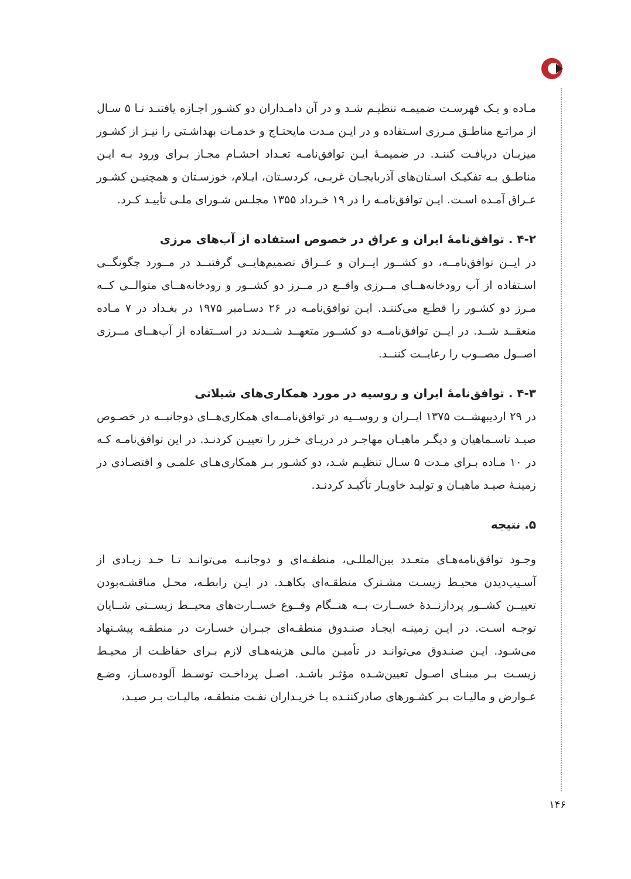مـاده و یـک فهرسـت ضمیمـه تنظیـم شـد و در آن دامـداران دو کشـور اجـازه یافتنـد تـا ۵ سـال از مراتـع مناطـق مـرزی اسـتفاده و در ایـن مـدت مایحتـاج و خدمـات بهداشـتی را نیـز از کشـور میزبـان دریافـت کننـد. در ضمیمـهٔ ایـن توافق‌نامـه تعـداد احشـام مجـاز بـرای ورود بـه ایـن مناطـق بـه تفکیـک اسـتان‌های آذربایجـان غربـی، کردسـتان، ایـلام، خوزسـتان و همچنیـن کشـور عـراق آمـده اسـت. ایـن توافق‌نامـه را در ۱۹ خـرداد ۱۳۵۵ مجلـس شـورای ملـی تأییـد کـرد.
۴-۲ . توافق‌نامهٔ ایران و عراق در خصوص استفاده از آب‌های مرزی
در ایــن توافق‌نامــه، دو کشــور ایــران و عــراق تصمیم‌هایــی گرفتنــد در مــورد چگونگــی اسـتفاده از آب رودخانه‌هــای مــرزی واقــع در مــرز دو کشــور و رودخانه‌هــای متوالــی کــه مـرز دو کشـور را قطـع می‌کننـد. ایـن توافق‌نامـه در ۲۶ دسـامبر ۱۹۷۵ در بغـداد در ۷ مـاده منعقــد شــد. در ایــن توافق‌نامــه دو کشــور متعهــد شــدند در اســتفاده از آب‌هــای مــرزی اصــول مصــوب را رعایــت کننــد.
۴-۳ . توافق‌نامهٔ ایران و روسیه در مورد همکاری‌های شیلاتی
در ۲۹ اردیبهشــت ۱۳۷۵ ایــران و روســیه در توافق‌نامــه‌ای همکاری‌هــای دوجانبــه در خصـوص صیـد تاسـماهیان و دیگـر ماهیـان مهاجـر در دریـای خـزر را تعییـن کردنـد. در این توافق‌نامـه کـه در ۱۰ مـاده بـرای مـدت ۵ سـال تنظیـم شـد، دو کشـور بـر همکاری‌هـای علمـی و اقتصـادی در زمینـهٔ صیـد ماهیـان و تولیـد خاویـار تأکیـد کردنـد.
۵. نتیجه
وجـود توافق‌نامه‌هـای متعـدد بین‌المللـی، منطقـه‌ای و دوجانبـه می‌توانـد تـا حـد زیـادی از آسـیب‌دیدن محیـط زیسـت مشـترک منطقـه‌ای بکاهـد. در ایـن رابطـه، محـل مناقشـه‌بودن تعییــن کشــور پردازنــدهٔ خســارت بــه هنــگام وقــوع خســارت‌های محیــط زیســتی شــایان توجـه اسـت. در ایـن زمینـه ایجـاد صنـدوق منطقـه‌ای جبـران خسـارت در منطقـه پیشـنهاد می‌شـود. ایـن صنـدوق می‌توانـد در تأمیـن مالـی هزینه‌هـای لازم بـرای حفاظـت از محیـط زیسـت بـر مبنـای اصـول تعیین‌شـده مؤثـر باشـد. اصـل پرداخـت توسـط آلوده‌سـاز، وضـع عـوارض و مالیـات بـر کشـورهای صادرکننـده یـا خریـداران نفـت منطقـه، مالیـات بـر صیـد،
۱۴۶